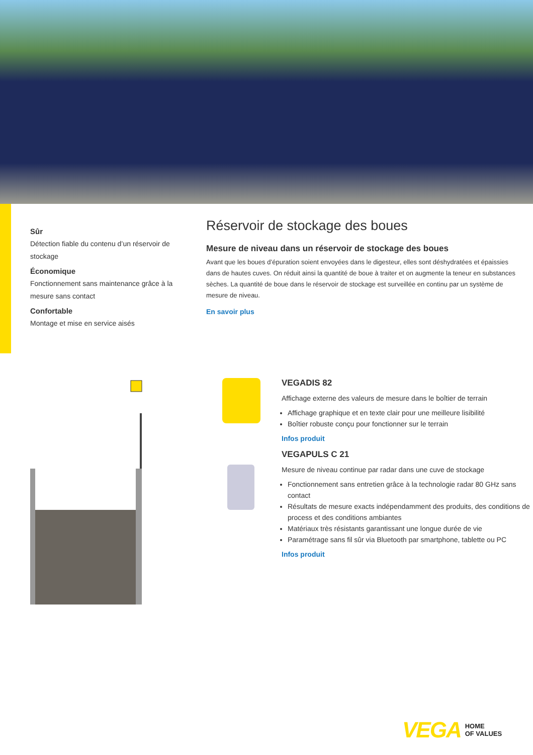Sûr
Détection fiable du contenu d’un réservoir de stockage
Économique
Fonctionnement sans maintenance grâce à la mesure sans contact
Confortable
Montage et mise en service aisés
Réservoir de stockage des boues
Mesure de niveau dans un réservoir de stockage des boues
Avant que les boues d’épuration soient envoyées dans le digesteur, elles sont déshydratées et épaissies dans de hautes cuves. On réduit ainsi la quantité de boue à traiter et on augmente la teneur en substances sèches. La quantité de boue dans le réservoir de stockage est surveillée en continu par un système de mesure de niveau.
En savoir plus
VEGADIS 82
Affichage externe des valeurs de mesure dans le boîtier de terrain
Affichage graphique et en texte clair pour une meilleure lisibilité
Boîtier robuste conçu pour fonctionner sur le terrain
Infos produit
VEGAPULS C 21
Mesure de niveau continue par radar dans une cuve de stockage
Fonctionnement sans entretien grâce à la technologie radar 80 GHz sans contact
Résultats de mesure exacts indépendamment des produits, des conditions de process et des conditions ambiantes
Matériaux très résistants garantissant une longue durée de vie
Paramétrage sans fil sûr via Bluetooth par smartphone, tablette ou PC
Infos produit
VEGA HOME
OF VALUES